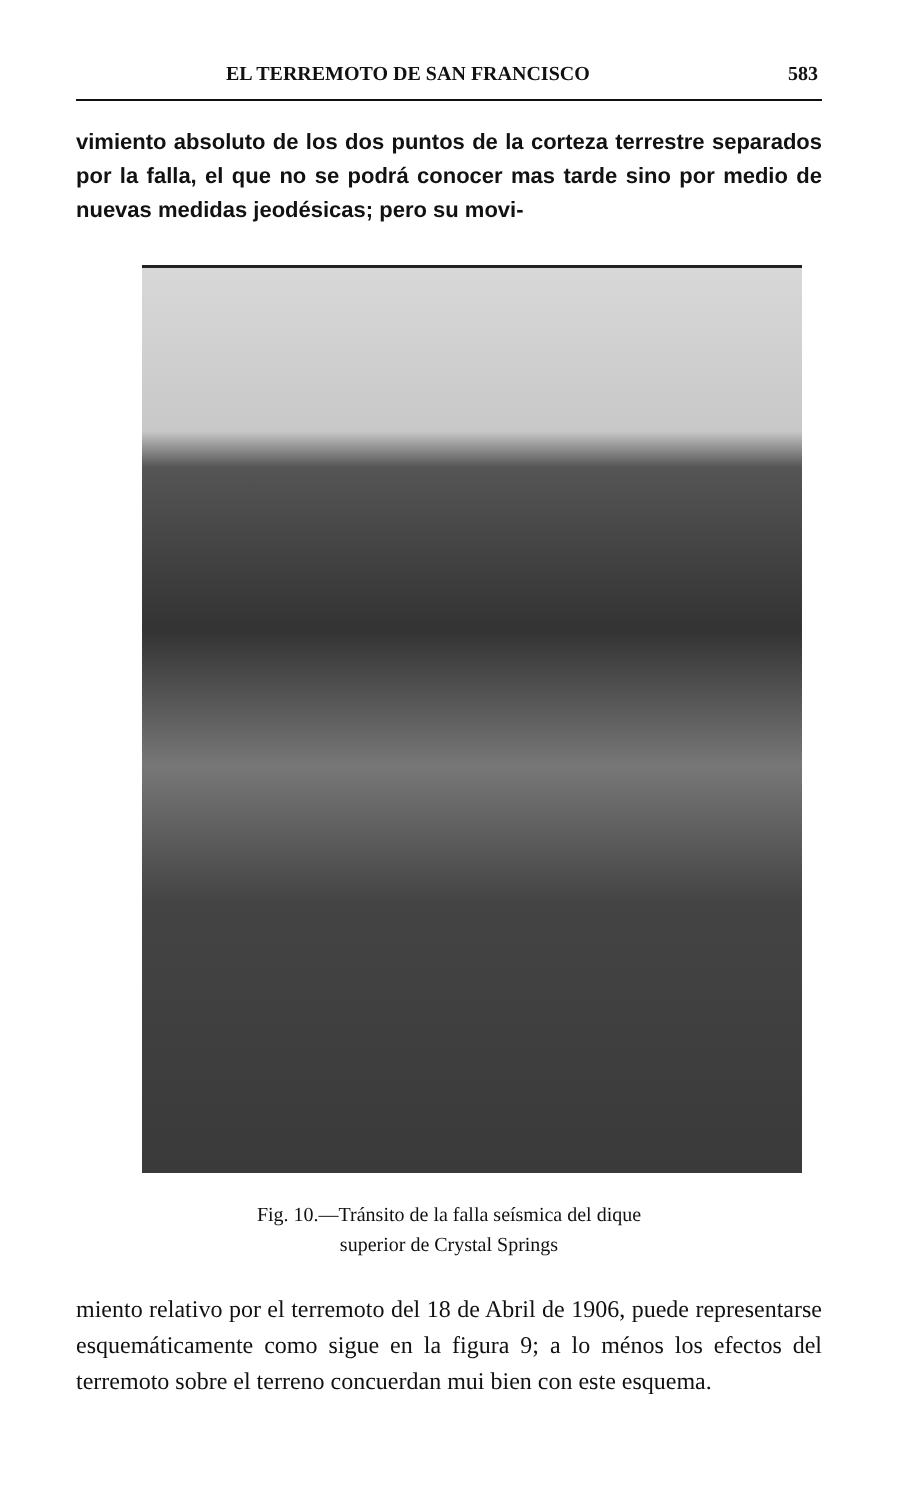EL TERREMOTO DE SAN FRANCISCO 583
vimiento absoluto de los dos puntos de la corteza terrestre separados por la falla, el que no se podrá conocer mas tarde sino por medio de nuevas medidas jeodésicas; pero su movi-
Fig. 10.—Tránsito de la falla seísmica del dique
superior de Crystal Springs
miento relativo por el terremoto del 18 de Abril de 1906, puede representarse esquemáticamente como sigue en la figura 9; a lo ménos los efectos del terremoto sobre el terreno concuerdan mui bien con este esquema.